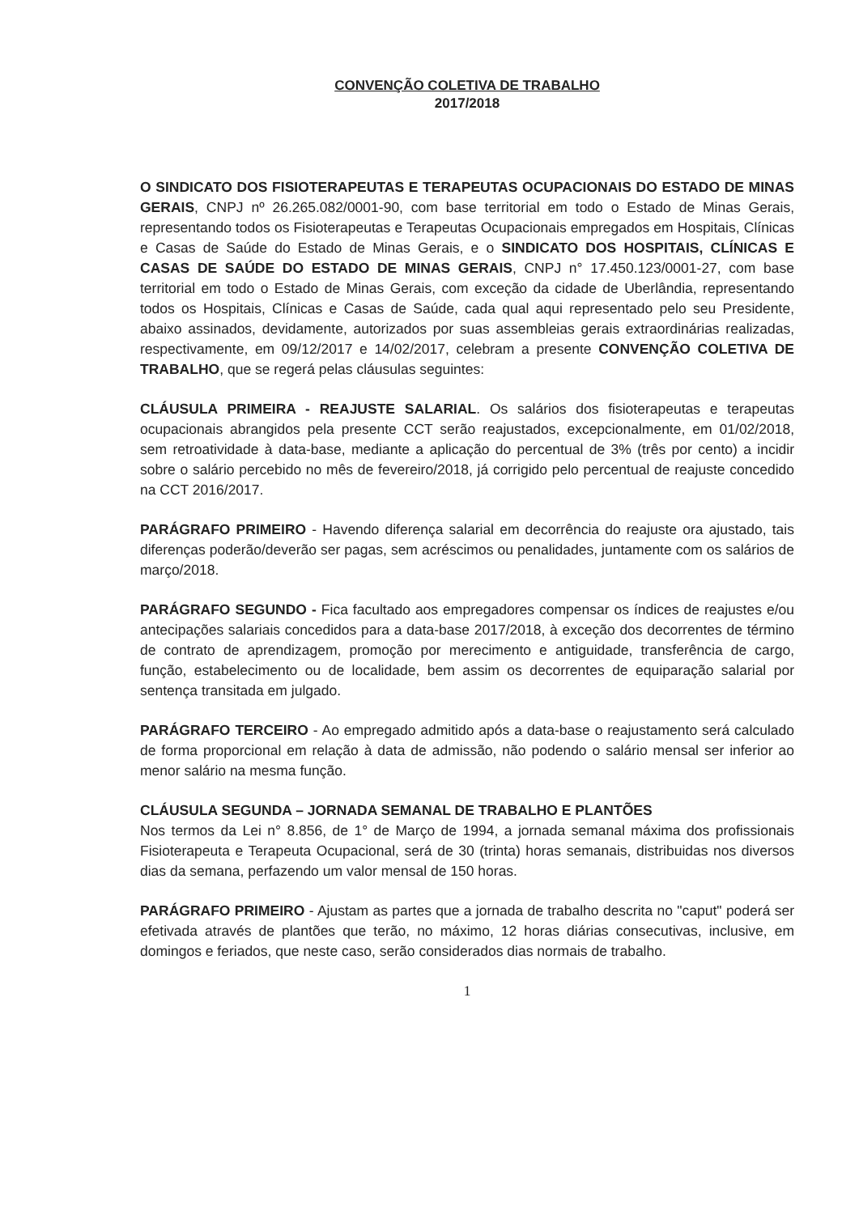CONVENÇÃO COLETIVA DE TRABALHO
2017/2018
O SINDICATO DOS FISIOTERAPEUTAS E TERAPEUTAS OCUPACIONAIS DO ESTADO DE MINAS GERAIS, CNPJ nº 26.265.082/0001-90, com base territorial em todo o Estado de Minas Gerais, representando todos os Fisioterapeutas e Terapeutas Ocupacionais empregados em Hospitais, Clínicas e Casas de Saúde do Estado de Minas Gerais, e o SINDICATO DOS HOSPITAIS, CLÍNICAS E CASAS DE SAÚDE DO ESTADO DE MINAS GERAIS, CNPJ n° 17.450.123/0001-27, com base territorial em todo o Estado de Minas Gerais, com exceção da cidade de Uberlândia, representando todos os Hospitais, Clínicas e Casas de Saúde, cada qual aqui representado pelo seu Presidente, abaixo assinados, devidamente, autorizados por suas assembleias gerais extraordinárias realizadas, respectivamente, em 09/12/2017 e 14/02/2017, celebram a presente CONVENÇÃO COLETIVA DE TRABALHO, que se regerá pelas cláusulas seguintes:
CLÁUSULA PRIMEIRA - REAJUSTE SALARIAL. Os salários dos fisioterapeutas e terapeutas ocupacionais abrangidos pela presente CCT serão reajustados, excepcionalmente, em 01/02/2018, sem retroatividade à data-base, mediante a aplicação do percentual de 3% (três por cento) a incidir sobre o salário percebido no mês de fevereiro/2018, já corrigido pelo percentual de reajuste concedido na CCT 2016/2017.
PARÁGRAFO PRIMEIRO - Havendo diferença salarial em decorrência do reajuste ora ajustado, tais diferenças poderão/deverão ser pagas, sem acréscimos ou penalidades, juntamente com os salários de março/2018.
PARÁGRAFO SEGUNDO - Fica facultado aos empregadores compensar os índices de reajustes e/ou antecipações salariais concedidos para a data-base 2017/2018, à exceção dos decorrentes de término de contrato de aprendizagem, promoção por merecimento e antiguidade, transferência de cargo, função, estabelecimento ou de localidade, bem assim os decorrentes de equiparação salarial por sentença transitada em julgado.
PARÁGRAFO TERCEIRO - Ao empregado admitido após a data-base o reajustamento será calculado de forma proporcional em relação à data de admissão, não podendo o salário mensal ser inferior ao menor salário na mesma função.
CLÁUSULA SEGUNDA – JORNADA SEMANAL DE TRABALHO E PLANTÕES
Nos termos da Lei n° 8.856, de 1° de Março de 1994, a jornada semanal máxima dos profissionais Fisioterapeuta e Terapeuta Ocupacional, será de 30 (trinta) horas semanais, distribuidas nos diversos dias da semana, perfazendo um valor mensal de 150 horas.
PARÁGRAFO PRIMEIRO - Ajustam as partes que a jornada de trabalho descrita no "caput" poderá ser efetivada através de plantões que terão, no máximo, 12 horas diárias consecutivas, inclusive, em domingos e feriados, que neste caso, serão considerados dias normais de trabalho.
1